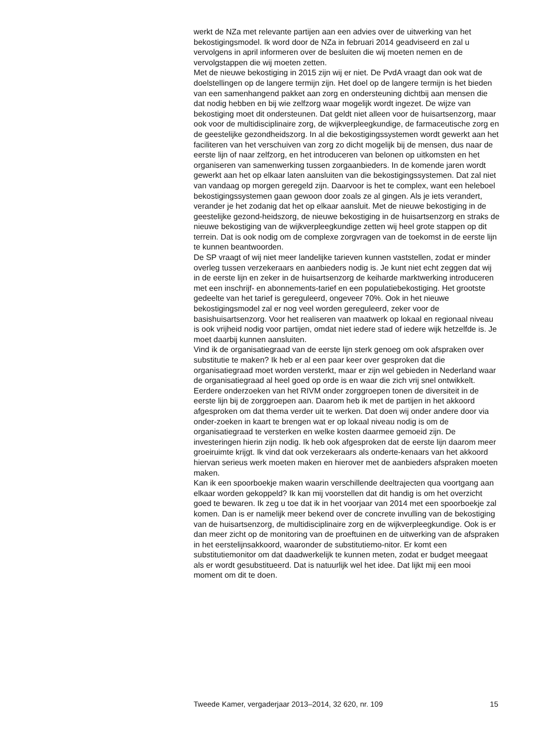werkt de NZa met relevante partijen aan een advies over de uitwerking van het bekostigingsmodel. Ik word door de NZa in februari 2014 geadviseerd en zal u vervolgens in april informeren over de besluiten die wij moeten nemen en de vervolgstappen die wij moeten zetten.
Met de nieuwe bekostiging in 2015 zijn wij er niet. De PvdA vraagt dan ook wat de doelstellingen op de langere termijn zijn. Het doel op de langere termijn is het bieden van een samenhangend pakket aan zorg en ondersteuning dichtbij aan mensen die dat nodig hebben en bij wie zelfzorg waar mogelijk wordt ingezet. De wijze van bekostiging moet dit ondersteunen. Dat geldt niet alleen voor de huisartsenzorg, maar ook voor de multidisciplinaire zorg, de wijkverpleegkundige, de farmaceutische zorg en de geestelijke gezondheidszorg. In al die bekostigingssystemen wordt gewerkt aan het faciliteren van het verschuiven van zorg zo dicht mogelijk bij de mensen, dus naar de eerste lijn of naar zelfzorg, en het introduceren van belonen op uitkomsten en het organiseren van samenwerking tussen zorgaanbieders. In de komende jaren wordt gewerkt aan het op elkaar laten aansluiten van die bekostigingssystemen. Dat zal niet van vandaag op morgen geregeld zijn. Daarvoor is het te complex, want een heleboel bekostigingssystemen gaan gewoon door zoals ze al gingen. Als je iets verandert, verander je het zodanig dat het op elkaar aansluit. Met de nieuwe bekostiging in de geestelijke gezond-heidszorg, de nieuwe bekostiging in de huisartsenzorg en straks de nieuwe bekostiging van de wijkverpleegkundige zetten wij heel grote stappen op dit terrein. Dat is ook nodig om de complexe zorgvragen van de toekomst in de eerste lijn te kunnen beantwoorden.
De SP vraagt of wij niet meer landelijke tarieven kunnen vaststellen, zodat er minder overleg tussen verzekeraars en aanbieders nodig is. Je kunt niet echt zeggen dat wij in de eerste lijn en zeker in de huisartsenzorg de keiharde marktwerking introduceren met een inschrijf- en abonnements-tarief en een populatiebekostiging. Het grootste gedeelte van het tarief is gereguleerd, ongeveer 70%. Ook in het nieuwe bekostigingsmodel zal er nog veel worden gereguleerd, zeker voor de basishuisartsenzorg. Voor het realiseren van maatwerk op lokaal en regionaal niveau is ook vrijheid nodig voor partijen, omdat niet iedere stad of iedere wijk hetzelfde is. Je moet daarbij kunnen aansluiten.
Vind ik de organisatiegraad van de eerste lijn sterk genoeg om ook afspraken over substitutie te maken? Ik heb er al een paar keer over gesproken dat die organisatiegraad moet worden versterkt, maar er zijn wel gebieden in Nederland waar de organisatiegraad al heel goed op orde is en waar die zich vrij snel ontwikkelt. Eerdere onderzoeken van het RIVM onder zorggroepen tonen de diversiteit in de eerste lijn bij de zorggroepen aan. Daarom heb ik met de partijen in het akkoord afgesproken om dat thema verder uit te werken. Dat doen wij onder andere door via onder-zoeken in kaart te brengen wat er op lokaal niveau nodig is om de organisatiegraad te versterken en welke kosten daarmee gemoeid zijn. De investeringen hierin zijn nodig. Ik heb ook afgesproken dat de eerste lijn daarom meer groeiruimte krijgt. Ik vind dat ook verzekeraars als onderte-kenaars van het akkoord hiervan serieus werk moeten maken en hierover met de aanbieders afspraken moeten maken.
Kan ik een spoorboekje maken waarin verschillende deeltrajecten qua voortgang aan elkaar worden gekoppeld? Ik kan mij voorstellen dat dit handig is om het overzicht goed te bewaren. Ik zeg u toe dat ik in het voorjaar van 2014 met een spoorboekje zal komen. Dan is er namelijk meer bekend over de concrete invulling van de bekostiging van de huisartsenzorg, de multidisciplinaire zorg en de wijkverpleegkundige. Ook is er dan meer zicht op de monitoring van de proeftuinen en de uitwerking van de afspraken in het eerstelijnsakkoord, waaronder de substitutiemo-nitor. Er komt een substitutiemonitor om dat daadwerkelijk te kunnen meten, zodat er budget meegaat als er wordt gesubstitueerd. Dat is natuurlijk wel het idee. Dat lijkt mij een mooi moment om dit te doen.
Tweede Kamer, vergaderjaar 2013–2014, 32 620, nr. 109 15